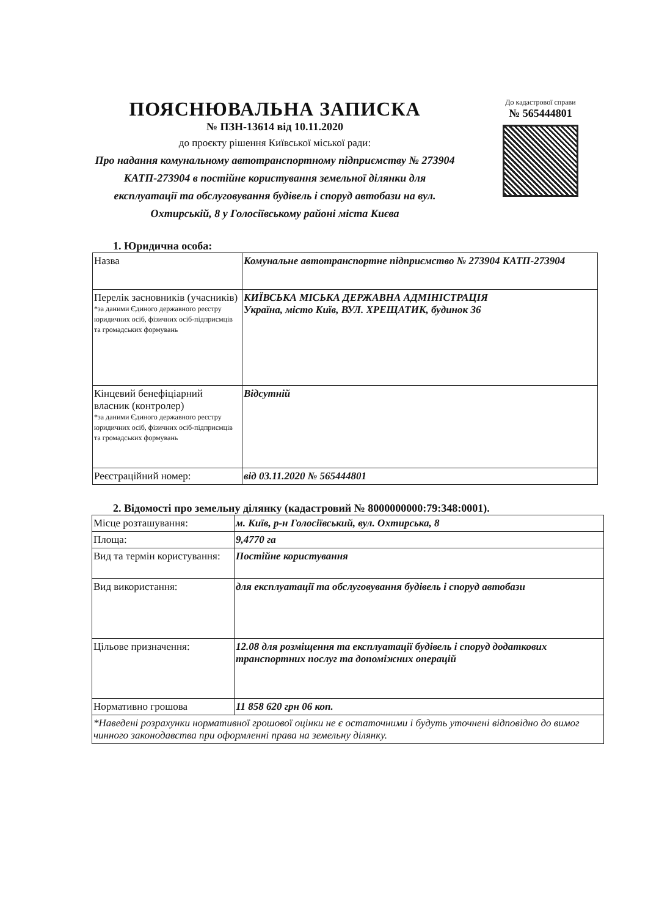До кадастрової справи
№ 565444801
ПОЯСНЮВАЛЬНА ЗАПИСКА
№ ПЗН-13614 від 10.11.2020
до проєкту рішення Київської міської ради:
Про надання комунальному автотранспортному підприємству № 273904 КАТП-273904 в постійне користування земельної ділянки для експлуатації та обслуговування будівель і споруд автобази на вул. Охтирській, 8 у Голосіївському районі міста Києва
1. Юридична особа:
| Назва | Комунальне автотранспортне підприємство № 273904 КАТП-273904 |
| Перелік засновників (учасників) *за даними Єдиного державного реєстру юридичних осіб, фізичних осіб-підприємців та громадських формувань | КИЇВСЬКА МІСЬКА ДЕРЖАВНА АДМІНІСТРАЦІЯ Україна, місто Київ, ВУЛ. ХРЕЩАТИК, будинок 36 |
| Кінцевий бенефіціарний власник (контролер) *за даними Єдиного державного реєстру юридичних осіб, фізичних осіб-підприємців та громадських формувань | Відсутній |
| Реєстраційний номер: | від 03.11.2020 № 565444801 |
2. Відомості про земельну ділянку (кадастровий № 8000000000:79:348:0001).
| Місце розташування: | м. Київ, р-н Голосіївський, вул. Охтирська, 8 |
| Площа: | 9,4770 га |
| Вид та термін користування: | Постійне користування |
| Вид використання: | для експлуатації та обслуговування будівель і споруд автобази |
| Цільове призначення: | 12.08 для розміщення та експлуатації будівель і споруд додаткових транспортних послуг та допоміжних операцій |
| Нормативно грошова | 11 858 620 грн 06 коп. |
| *Наведені розрахунки нормативної грошової оцінки не є остаточними і будуть уточнені відповідно до вимог чинного законодавства при оформленні права на земельну ділянку. | |